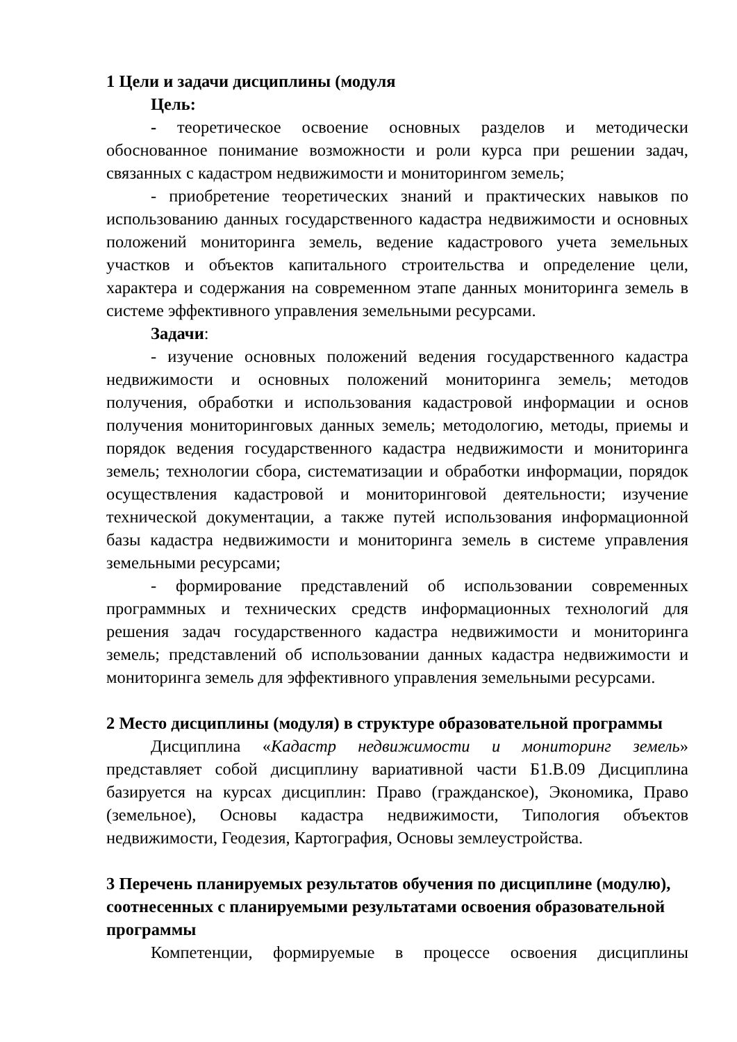1 Цели и задачи дисциплины (модуля
Цель:
- теоретическое освоение основных разделов и методически обоснованное понимание возможности и роли курса при решении задач, связанных с кадастром недвижимости и мониторингом земель;
- приобретение теоретических знаний и практических навыков по использованию данных государственного кадастра недвижимости и основных положений мониторинга земель, ведение кадастрового учета земельных участков и объектов капитального строительства и определение цели, характера и содержания на современном этапе данных мониторинга земель в системе эффективного управления земельными ресурсами.
Задачи:
- изучение основных положений ведения государственного кадастра недвижимости и основных положений мониторинга земель; методов получения, обработки и использования кадастровой информации и основ получения мониторинговых данных земель; методологию, методы, приемы и порядок ведения государственного кадастра недвижимости и мониторинга земель; технологии сбора, систематизации и обработки информации, порядок осуществления кадастровой и мониторинговой деятельности; изучение технической документации, а также путей использования информационной базы кадастра недвижимости и мониторинга земель в системе управления земельными ресурсами;
- формирование представлений об использовании современных программных и технических средств информационных технологий для решения задач государственного кадастра недвижимости и мониторинга земель; представлений об использовании данных кадастра недвижимости и мониторинга земель для эффективного управления земельными ресурсами.
2 Место дисциплины (модуля) в структуре образовательной программы
Дисциплина «Кадастр недвижимости и мониторинг земель» представляет собой дисциплину вариативной части Б1.В.09 Дисциплина базируется на курсах дисциплин: Право (гражданское), Экономика, Право (земельное), Основы кадастра недвижимости, Типология объектов недвижимости, Геодезия, Картография, Основы землеустройства.
3 Перечень планируемых результатов обучения по дисциплине (модулю), соотнесенных с планируемыми результатами освоения образовательной программы
Компетенции, формируемые в процессе освоения дисциплины